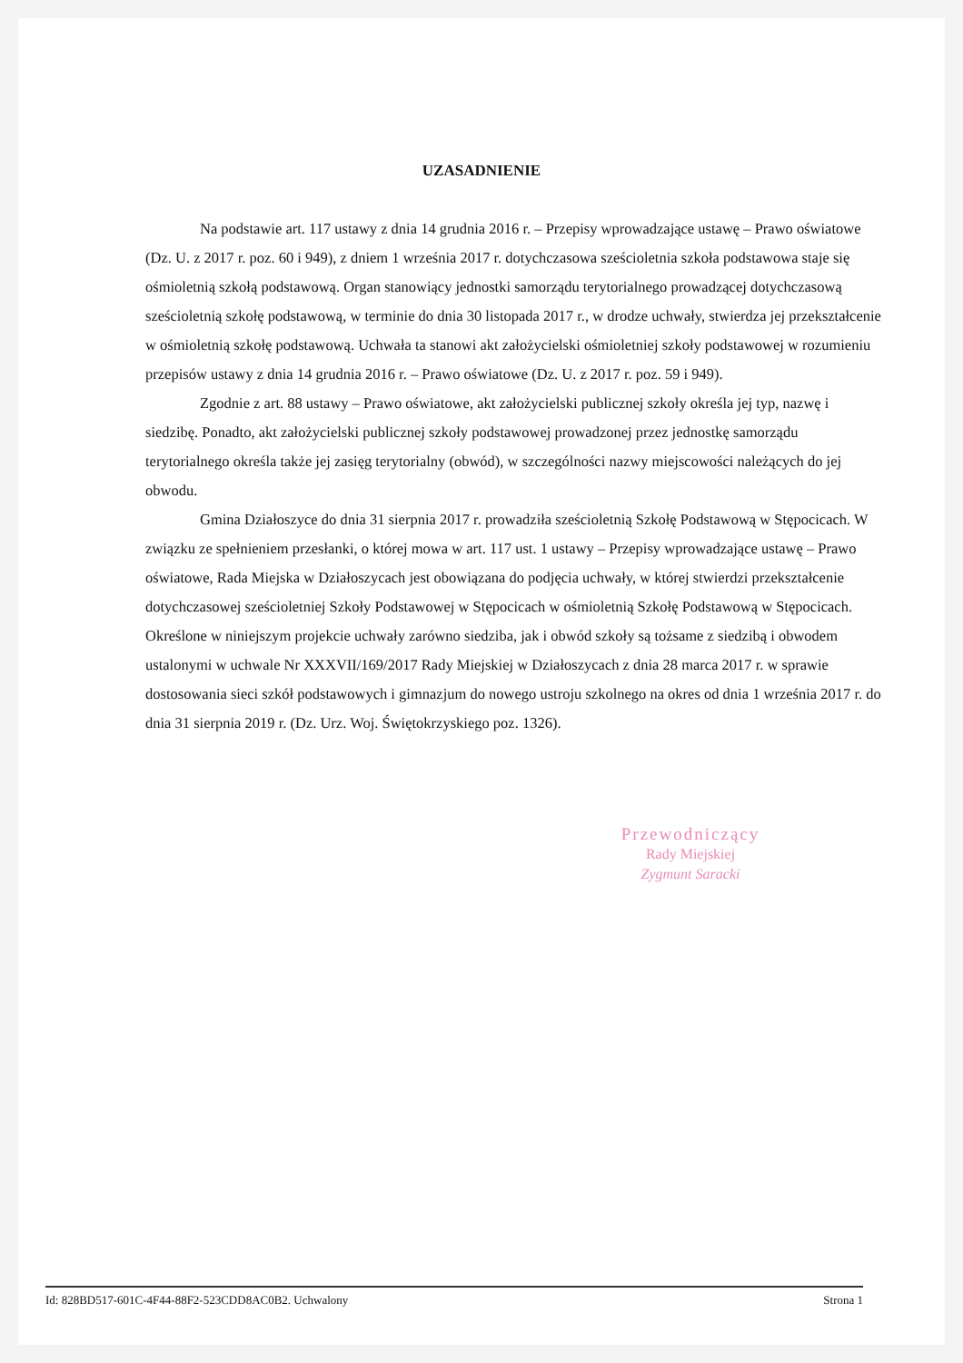UZASADNIENIE
Na podstawie art. 117 ustawy z dnia 14 grudnia 2016 r. – Przepisy wprowadzające ustawę – Prawo oświatowe (Dz. U. z 2017 r. poz. 60 i 949), z dniem 1 września 2017 r. dotychczasowa sześcioletnia szkoła podstawowa staje się ośmioletnią szkołą podstawową. Organ stanowiący jednostki samorządu terytorialnego prowadzącej dotychczasową sześcioletnią szkołę podstawową, w terminie do dnia 30 listopada 2017 r., w drodze uchwały, stwierdza jej przekształcenie w ośmioletnią szkołę podstawową. Uchwała ta stanowi akt założycielski ośmioletniej szkoły podstawowej w rozumieniu przepisów ustawy z dnia 14 grudnia 2016 r. – Prawo oświatowe (Dz. U. z 2017 r. poz. 59 i 949).
Zgodnie z art. 88 ustawy – Prawo oświatowe, akt założycielski publicznej szkoły określa jej typ, nazwę i siedzibę. Ponadto, akt założycielski publicznej szkoły podstawowej prowadzonej przez jednostkę samorządu terytorialnego określa także jej zasięg terytorialny (obwód), w szczególności nazwy miejscowości należących do jej obwodu.
Gmina Działoszyce do dnia 31 sierpnia 2017 r. prowadziła sześcioletnią Szkołę Podstawową w Stępocicach. W związku ze spełnieniem przesłanki, o której mowa w art. 117 ust. 1 ustawy – Przepisy wprowadzające ustawę – Prawo oświatowe, Rada Miejska w Działoszycach jest obowiązana do podjęcia uchwały, w której stwierdzi przekształcenie dotychczasowej sześcioletniej Szkoły Podstawowej w Stępocicach w ośmioletnią Szkołę Podstawową w Stępocicach. Określone w niniejszym projekcie uchwały zarówno siedziba, jak i obwód szkoły są tożsame z siedzibą i obwodem ustalonymi w uchwale Nr XXXVII/169/2017 Rady Miejskiej w Działoszycach z dnia 28 marca 2017 r. w sprawie dostosowania sieci szkół podstawowych i gimnazjum do nowego ustroju szkolnego na okres od dnia 1 września 2017 r. do dnia 31 sierpnia 2019 r. (Dz. Urz. Woj. Świętokrzyskiego poz. 1326).
Przewodniczący
Rady Miejskiej
Zygmunt Saracki
Id: 828BD517-601C-4F44-88F2-523CDD8AC0B2. Uchwalony Strona 1